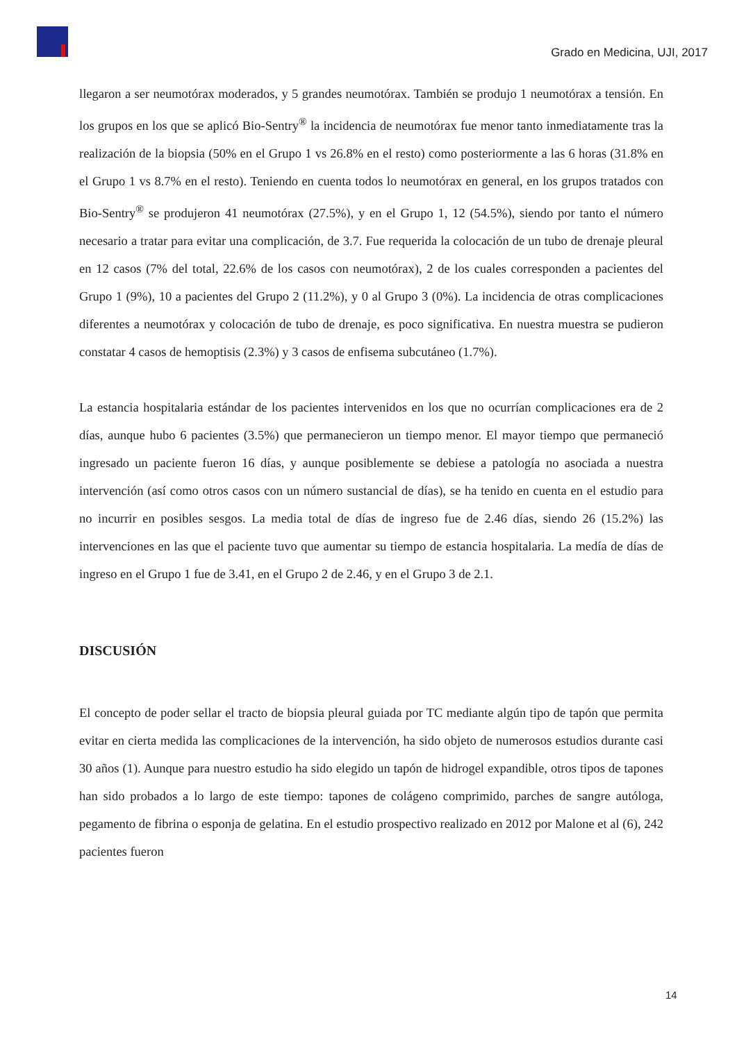Grado en Medicina, UJI, 2017
llegaron a ser neumotórax moderados, y 5 grandes neumotórax. También se produjo 1 neumotórax a tensión. En los grupos en los que se aplicó Bio-Sentry<sup>®</sup> la incidencia de neumotórax fue menor tanto inmediatamente tras la realización de la biopsia (50% en el Grupo 1 vs 26.8% en el resto) como posteriormente a las 6 horas (31.8% en el Grupo 1 vs 8.7% en el resto). Teniendo en cuenta todos lo neumotórax en general, en los grupos tratados con Bio-Sentry<sup>®</sup> se produjeron 41 neumotórax (27.5%), y en el Grupo 1, 12 (54.5%), siendo por tanto el número necesario a tratar para evitar una complicación, de 3.7. Fue requerida la colocación de un tubo de drenaje pleural en 12 casos (7% del total, 22.6% de los casos con neumotórax), 2 de los cuales corresponden a pacientes del Grupo 1 (9%), 10 a pacientes del Grupo 2 (11.2%), y 0 al Grupo 3 (0%). La incidencia de otras complicaciones diferentes a neumotórax y colocación de tubo de drenaje, es poco significativa. En nuestra muestra se pudieron constatar 4 casos de hemoptisis (2.3%) y 3 casos de enfisema subcutáneo (1.7%).
La estancia hospitalaria estándar de los pacientes intervenidos en los que no ocurrían complicaciones era de 2 días, aunque hubo 6 pacientes (3.5%) que permanecieron un tiempo menor. El mayor tiempo que permaneció ingresado un paciente fueron 16 días, y aunque posiblemente se debiese a patología no asociada a nuestra intervención (así como otros casos con un número sustancial de días), se ha tenido en cuenta en el estudio para no incurrir en posibles sesgos. La media total de días de ingreso fue de 2.46 días, siendo 26 (15.2%) las intervenciones en las que el paciente tuvo que aumentar su tiempo de estancia hospitalaria. La medía de días de ingreso en el Grupo 1 fue de 3.41, en el Grupo 2 de 2.46, y en el Grupo 3 de 2.1.
DISCUSIÓN
El concepto de poder sellar el tracto de biopsia pleural guiada por TC mediante algún tipo de tapón que permita evitar en cierta medida las complicaciones de la intervención, ha sido objeto de numerosos estudios durante casi 30 años (1). Aunque para nuestro estudio ha sido elegido un tapón de hidrogel expandible, otros tipos de tapones han sido probados a lo largo de este tiempo: tapones de colágeno comprimido, parches de sangre autóloga, pegamento de fibrina o esponja de gelatina. En el estudio prospectivo realizado en 2012 por Malone et al (6), 242 pacientes fueron
14